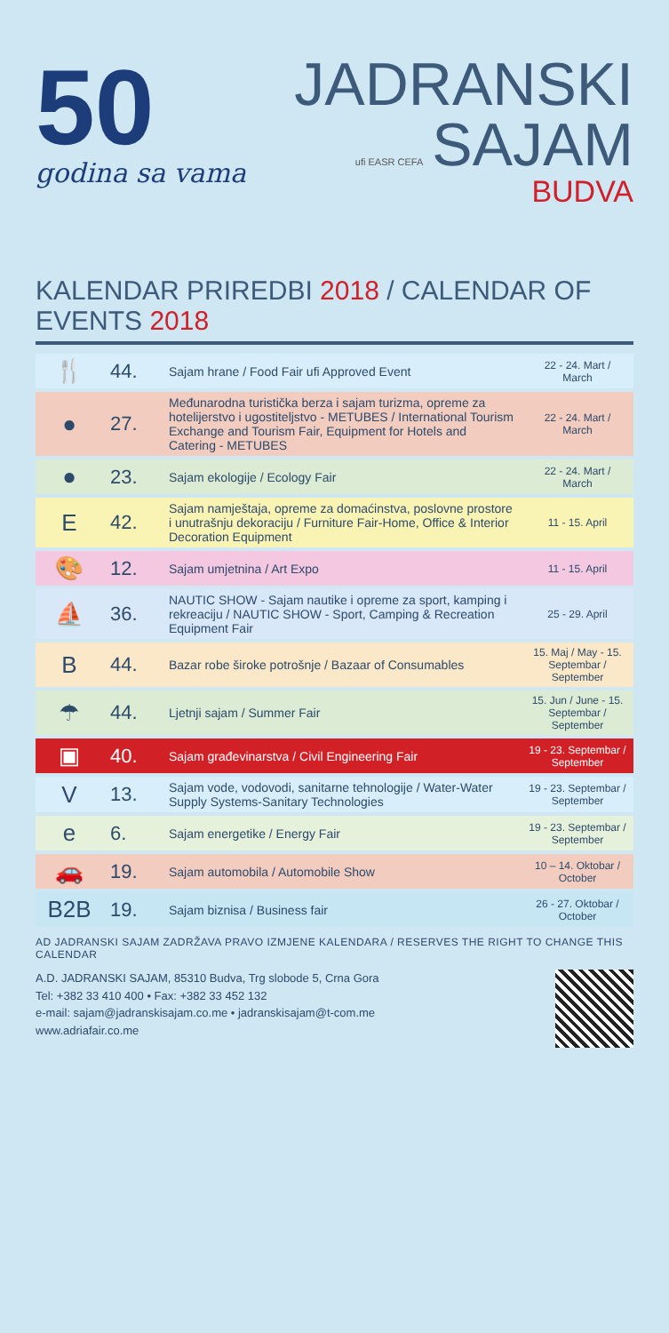50
godina sa vama
JADRANSKI
ufi EASR CEFA SAJAM
BUDVA
KALENDAR PRIREDBI 2018 / CALENDAR OF EVENTS 2018
| 🍴 | 44. | Sajam hrane / Food Fair ufi Approved Event | 22 - 24. Mart / March |
| ● | 27. | Međunarodna turistička berza i sajam turizma, opreme za hotelijerstvo i ugostiteljstvo - METUBES / International Tourism Exchange and Tourism Fair, Equipment for Hotels and Catering - METUBES | 22 - 24. Mart / March |
| ● | 23. | Sajam ekologije / Ecology Fair | 22 - 24. Mart / March |
| E | 42. | Sajam namještaja, opreme za domaćinstva, poslovne prostore i unutrašnju dekoraciju / Furniture Fair-Home, Office & Interior Decoration Equipment | 11 - 15. April |
| 🎨 | 12. | Sajam umjetnina / Art Expo | 11 - 15. April |
| ⛵ | 36. | NAUTIC SHOW - Sajam nautike i opreme za sport, kamping i rekreaciju / NAUTIC SHOW - Sport, Camping & Recreation Equipment Fair | 25 - 29. April |
| B | 44. | Bazar robe široke potrošnje / Bazaar of Consumables | 15. Maj / May - 15. Septembar / September |
| ☂ | 44. | Ljetnji sajam / Summer Fair | 15. Jun / June - 15. Septembar / September |
| ▣ | 40. | Sajam građevinarstva / Civil Engineering Fair | 19 - 23. Septembar / September |
| V | 13. | Sajam vode, vodovodi, sanitarne tehnologije / Water-Water Supply Systems-Sanitary Technologies | 19 - 23. Septembar / September |
| e | 6. | Sajam energetike / Energy Fair | 19 - 23. Septembar / September |
| 🚗 | 19. | Sajam automobila / Automobile Show | 10 – 14. Oktobar / October |
| B2B | 19. | Sajam biznisa / Business fair | 26 - 27. Oktobar / October |
AD JADRANSKI SAJAM ZADRŽAVA PRAVO IZMJENE KALENDARA / RESERVES THE RIGHT TO CHANGE THIS CALENDAR
A.D. JADRANSKI SAJAM, 85310 Budva, Trg slobode 5, Crna Gora
Tel: +382 33 410 400 • Fax: +382 33 452 132
e-mail: sajam@jadranskisajam.co.me • jadranskisajam@t-com.me
www.adriafair.co.me